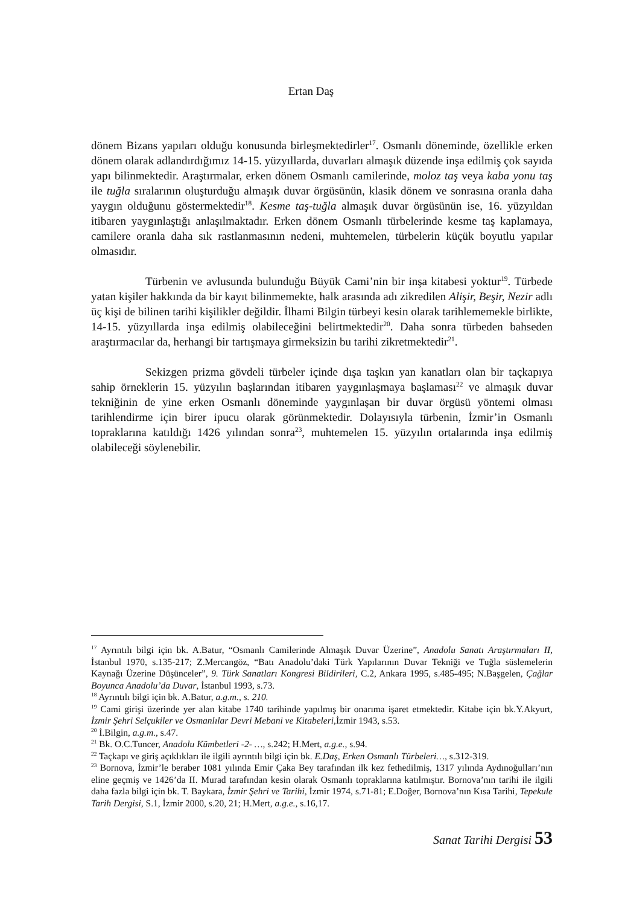Ertan Daş
dönem Bizans yapıları olduğu konusunda birleşmektedirler<sup>17</sup>. Osmanlı döneminde, özellikle erken dönem olarak adlandırdığımız 14-15. yüzyıllarda, duvarları almaşık düzende inşa edilmiş çok sayıda yapı bilinmektedir. Araştırmalar, erken dönem Osmanlı camilerinde, moloz taş veya kaba yonu taş ile tuğla sıralarının oluşturduğu almaşık duvar örgüsünün, klasik dönem ve sonrasına oranla daha yaygın olduğunu göstermektedir<sup>18</sup>. Kesme taş-tuğla almaşık duvar örgüsünün ise, 16. yüzyıldan itibaren yaygınlaştığı anlaşılmaktadır. Erken dönem Osmanlı türbelerinde kesme taş kaplamaya, camilere oranla daha sık rastlanmasının nedeni, muhtemelen, türbelerin küçük boyutlu yapılar olmasıdır.
Türbenin ve avlusunda bulunduğu Büyük Cami’nin bir inşa kitabesi yoktur<sup>19</sup>. Türbede yatan kişiler hakkında da bir kayıt bilinmemekte, halk arasında adı zikredilen Alişir, Beşir, Nezir adlı üç kişi de bilinen tarihi kişilikler değildir. İlhami Bilgin türbeyi kesin olarak tarihlememekle birlikte, 14-15. yüzyıllarda inşa edilmiş olabileceğini belirtmektedir<sup>20</sup>. Daha sonra türbeden bahseden araştırmacılar da, herhangi bir tartışmaya girmeksizin bu tarihi zikretmektedir<sup>21</sup>.
Sekizgen prizma gövdeli türbeler içinde dışa taşkın yan kanatları olan bir taçkapıya sahip örneklerin 15. yüzyılın başlarından itibaren yaygınlaşmaya başlaması<sup>22</sup> ve almaşık duvar tekniğinin de yine erken Osmanlı döneminde yaygınlaşan bir duvar örgüsü yöntemi olması tarihlendirme için birer ipucu olarak görünmektedir. Dolayısıyla türbenin, İzmir’in Osmanlı topraklarına katıldığı 1426 yılından sonra<sup>23</sup>, muhtemelen 15. yüzyılın ortalarında inşa edilmiş olabileceği söylenebilir.
<sup>17</sup> Ayrıntılı bilgi için bk. A.Batur, “Osmanlı Camilerinde Almaşık Duvar Üzerine”, Anadolu Sanatı Araştırmaları II, İstanbul 1970, s.135-217; Z.Mercangöz, “Batı Anadolu’daki Türk Yapılarının Duvar Tekniği ve Tuğla süslemelerin Kaynağı Üzerine Düşünceler”, 9. Türk Sanatları Kongresi Bildirileri, C.2, Ankara 1995, s.485-495; N.Başgelen, Çağlar Boyunca Anadolu’da Duvar, İstanbul 1993, s.73.
<sup>18</sup> Ayrıntılı bilgi için bk. A.Batur, a.g.m., s. 210.
<sup>19</sup> Cami girişi üzerinde yer alan kitabe 1740 tarihinde yapılmış bir onarıma işaret etmektedir. Kitabe için bk.Y.Akyurt, İzmir Şehri Selçukiler ve Osmanlılar Devri Mebani ve Kitabeleri, İzmir 1943, s.53.
<sup>20</sup> İ.Bilgin, a.g.m., s.47.
<sup>21</sup> Bk. O.C.Tuncer, Anadolu Kümbetleri -2- …, s.242; H.Mert, a.g.e., s.94.
<sup>22</sup> Taçkapı ve giriş açıklıkları ile ilgili ayrıntılı bilgi için bk. E.Daş, Erken Osmanlı Türbeleri…, s.312-319.
<sup>23</sup> Bornova, İzmir’le beraber 1081 yılında Emir Çaka Bey tarafından ilk kez fethedilmiş, 1317 yılında Aydınoğulları’nın eline geçmiş ve 1426’da II. Murad tarafından kesin olarak Osmanlı topraklarına katılmıştır. Bornova’nın tarihi ile ilgili daha fazla bilgi için bk. T. Baykara, İzmir Şehri ve Tarihi, İzmir 1974, s.71-81; E.Doğer, Bornova’nın Kısa Tarihi, Tepekule Tarih Dergisi, S.1, İzmir 2000, s.20, 21; H.Mert, a.g.e., s.16,17.
Sanat Tarihi Dergisi 53